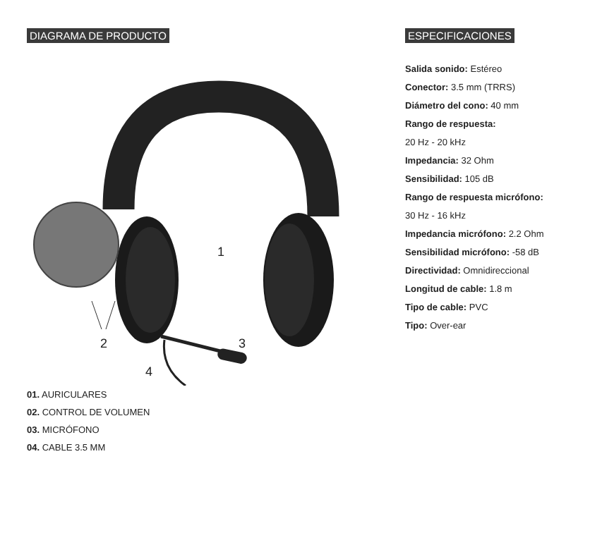DIAGRAMA DE PRODUCTO
1
2 3
4
01. AURICULARES
02. CONTROL DE VOLUMEN
03. MICRÓFONO
04. CABLE 3.5 MM
ESPECIFICACIONES
Salida sonido: Estéreo
Conector: 3.5 mm (TRRS)
Diámetro del cono: 40 mm
Rango de respuesta:
20 Hz - 20 kHz
Impedancia: 32 Ohm
Sensibilidad: 105 dB
Rango de respuesta micrófono:
30 Hz - 16 kHz
Impedancia micrófono: 2.2 Ohm
Sensibilidad micrófono: -58 dB
Directividad: Omnidireccional
Longitud de cable: 1.8 m
Tipo de cable: PVC
Tipo: Over-ear